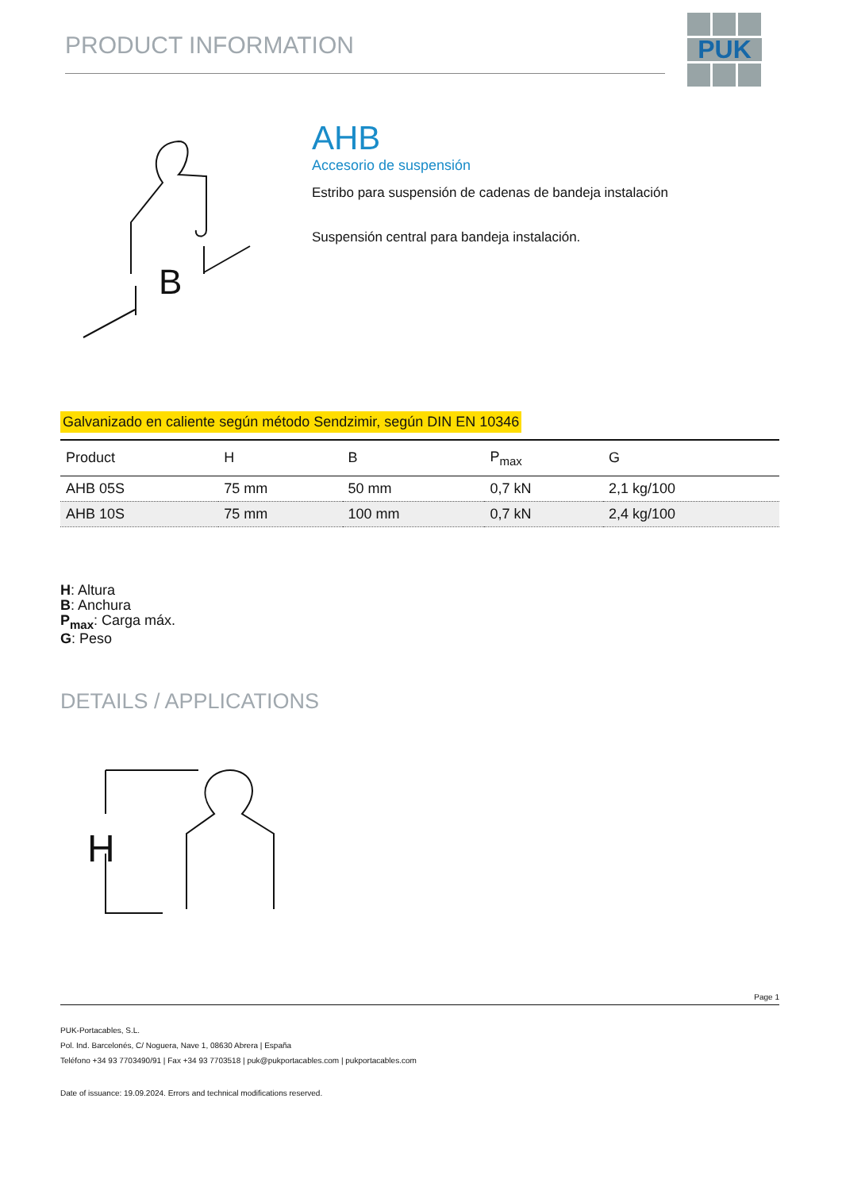PRODUCT INFORMATION
PUK
B
AHB
Accesorio de suspensión
Estribo para suspensión de cadenas de bandeja instalación
Suspensión central para bandeja instalación.
Galvanizado en caliente según método Sendzimir, según DIN EN 10346
| Product | H | B | P<sub>max</sub> | G |
| --- | --- | --- | --- | --- |
| AHB 05S | 75 mm | 50 mm | 0,7 kN | 2,1 kg/100 |
| AHB 10S | 75 mm | 100 mm | 0,7 kN | 2,4 kg/100 |
H: Altura
B: Anchura
P<sub>max</sub>: Carga máx.
G: Peso
DETAILS / APPLICATIONS
H
Page 1
PUK-Portacables, S.L.
Pol. Ind. Barcelonés, C/ Noguera, Nave 1, 08630 Abrera | España
Teléfono +34 93 7703490/91 | Fax +34 93 7703518 | puk@pukportacables.com | pukportacables.com
Date of issuance: 19.09.2024. Errors and technical modifications reserved.